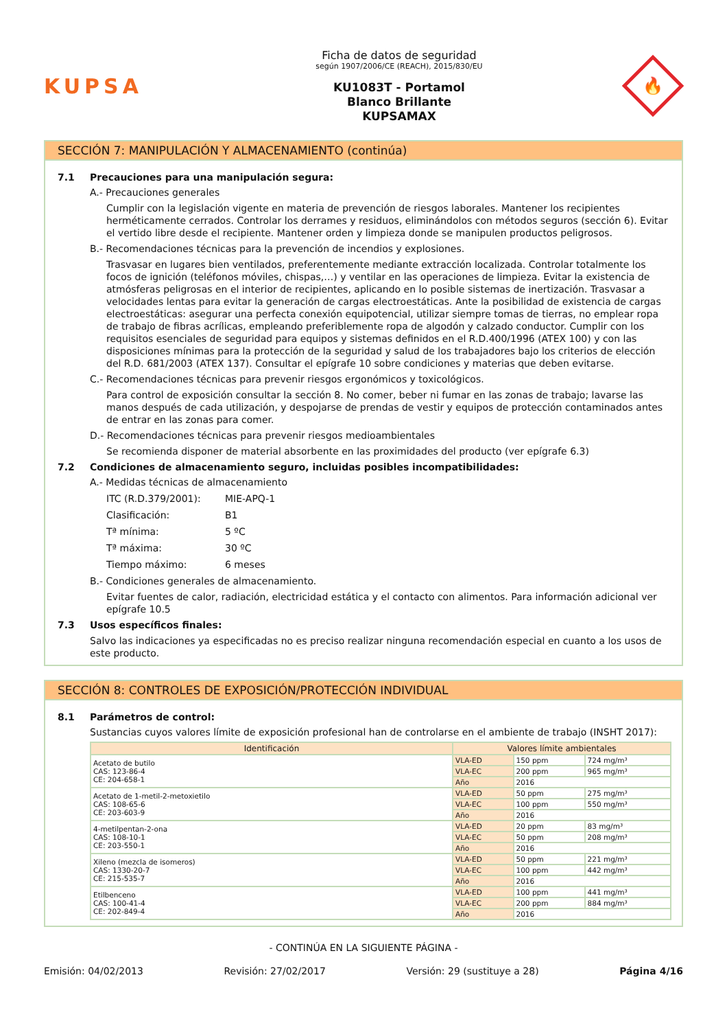KUPSA
Ficha de datos de seguridad
según 1907/2006/CE (REACH), 2015/830/EU
KU1083T - Portamol
Blanco Brillante
KUPSAMAX
🔥
SECCIÓN 7: MANIPULACIÓN Y ALMACENAMIENTO (continúa)
7.1 Precauciones para una manipulación segura:
A.- Precauciones generales
Cumplir con la legislación vigente en materia de prevención de riesgos laborales. Mantener los recipientes herméticamente cerrados. Controlar los derrames y residuos, eliminándolos con métodos seguros (sección 6). Evitar el vertido libre desde el recipiente. Mantener orden y limpieza donde se manipulen productos peligrosos.
B.- Recomendaciones técnicas para la prevención de incendios y explosiones.
Trasvasar en lugares bien ventilados, preferentemente mediante extracción localizada. Controlar totalmente los focos de ignición (teléfonos móviles, chispas,…) y ventilar en las operaciones de limpieza. Evitar la existencia de atmósferas peligrosas en el interior de recipientes, aplicando en lo posible sistemas de inertización. Trasvasar a velocidades lentas para evitar la generación de cargas electroestáticas. Ante la posibilidad de existencia de cargas electroestáticas: asegurar una perfecta conexión equipotencial, utilizar siempre tomas de tierras, no emplear ropa de trabajo de fibras acrílicas, empleando preferiblemente ropa de algodón y calzado conductor. Cumplir con los requisitos esenciales de seguridad para equipos y sistemas definidos en el R.D.400/1996 (ATEX 100) y con las disposiciones mínimas para la protección de la seguridad y salud de los trabajadores bajo los criterios de elección del R.D. 681/2003 (ATEX 137). Consultar el epígrafe 10 sobre condiciones y materias que deben evitarse.
C.- Recomendaciones técnicas para prevenir riesgos ergonómicos y toxicológicos.
Para control de exposición consultar la sección 8. No comer, beber ni fumar en las zonas de trabajo; lavarse las manos después de cada utilización, y despojarse de prendas de vestir y equipos de protección contaminados antes de entrar en las zonas para comer.
D.- Recomendaciones técnicas para prevenir riesgos medioambientales
Se recomienda disponer de material absorbente en las proximidades del producto (ver epígrafe 6.3)
7.2 Condiciones de almacenamiento seguro, incluidas posibles incompatibilidades:
A.- Medidas técnicas de almacenamiento
ITC (R.D.379/2001): MIE-APQ-1
Clasificación: B1
Tª mínima: 5 ºC
Tª máxima: 30 ºC
Tiempo máximo: 6 meses
B.- Condiciones generales de almacenamiento.
Evitar fuentes de calor, radiación, electricidad estática y el contacto con alimentos. Para información adicional ver epígrafe 10.5
7.3 Usos específicos finales:
Salvo las indicaciones ya especificadas no es preciso realizar ninguna recomendación especial en cuanto a los usos de este producto.
SECCIÓN 8: CONTROLES DE EXPOSICIÓN/PROTECCIÓN INDIVIDUAL
8.1 Parámetros de control:
Sustancias cuyos valores límite de exposición profesional han de controlarse en el ambiente de trabajo (INSHT 2017):
| Identificación | Valores límite ambientales | | |
| --- | --- | --- | --- |
| Acetato de butilo CAS: 123-86-4 CE: 204-658-1 | VLA-ED | 150 ppm | 724 mg/m³ |
| | VLA-EC | 200 ppm | 965 mg/m³ |
| | Año | 2016 | |
| Acetato de 1-metil-2-metoxietilo CAS: 108-65-6 CE: 203-603-9 | VLA-ED | 50 ppm | 275 mg/m³ |
| | VLA-EC | 100 ppm | 550 mg/m³ |
| | Año | 2016 | |
| 4-metilpentan-2-ona CAS: 108-10-1 CE: 203-550-1 | VLA-ED | 20 ppm | 83 mg/m³ |
| | VLA-EC | 50 ppm | 208 mg/m³ |
| | Año | 2016 | |
| Xileno (mezcla de isomeros) CAS: 1330-20-7 CE: 215-535-7 | VLA-ED | 50 ppm | 221 mg/m³ |
| | VLA-EC | 100 ppm | 442 mg/m³ |
| | Año | 2016 | |
| Etilbenceno CAS: 100-41-4 CE: 202-849-4 | VLA-ED | 100 ppm | 441 mg/m³ |
| | VLA-EC | 200 ppm | 884 mg/m³ |
| | Año | 2016 | |
- CONTINÚA EN LA SIGUIENTE PÁGINA -
Emisión: 04/02/2013 Revisión: 27/02/2017 Versión: 29 (sustituye a 28) Página 4/16